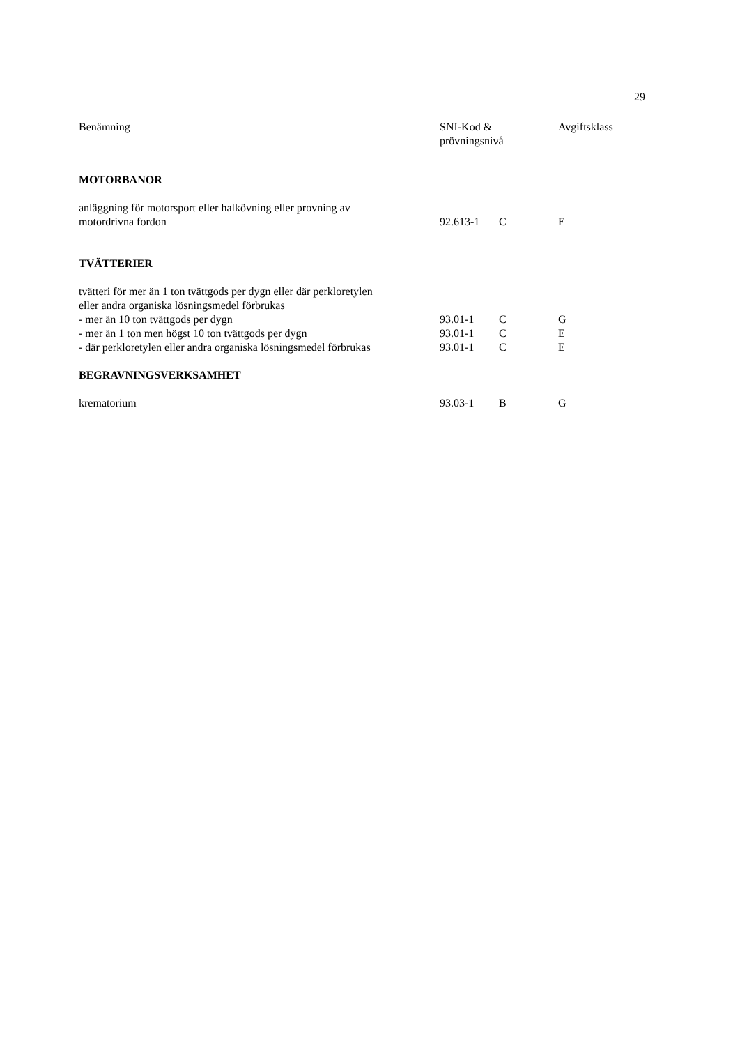29
| Benämning | SNI-Kod & prövningsnivå | | Avgiftsklass |
| --- | --- | --- | --- |
| MOTORBANOR | | | |
| anläggning för motorsport eller halkövning eller provning av motordrivna fordon | 92.613-1 | C | E |
| TVÄTTERIER | | | |
| tvätteri för mer än 1 ton tvättgods per dygn eller där perkloretylen eller andra organiska lösningsmedel förbrukas | | | |
| - mer än 10 ton tvättgods per dygn | 93.01-1 | C | G |
| - mer än 1 ton men högst 10 ton tvättgods per dygn | 93.01-1 | C | E |
| - där perkloretylen eller andra organiska lösningsmedel förbrukas | 93.01-1 | C | E |
| BEGRAVNINGSVERKSAMHET | | | |
| krematorium | 93.03-1 | B | G |